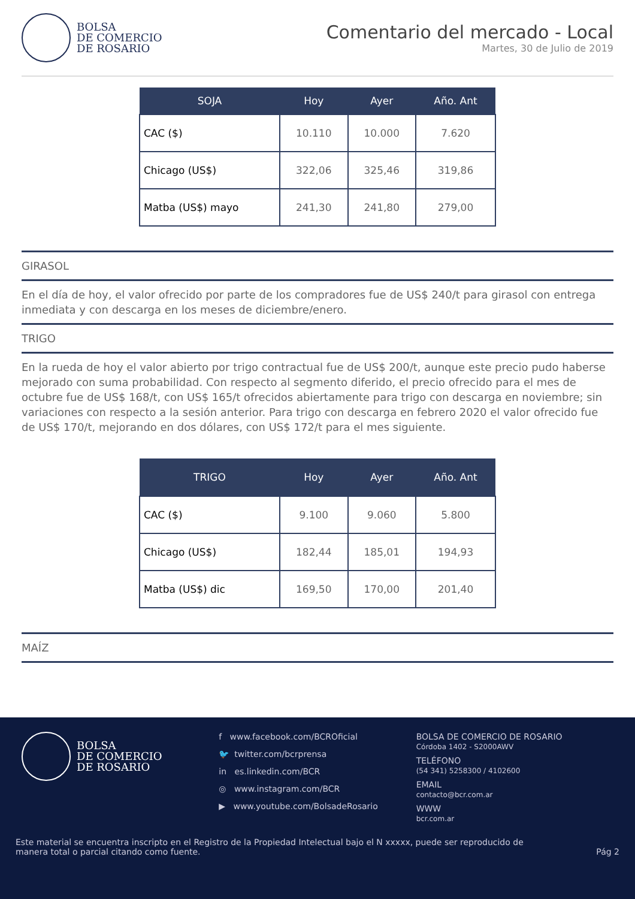BOLSA
DE COMERCIO
DE ROSARIO
Comentario del mercado - Local
Martes, 30 de Julio de 2019
| SOJA | Hoy | Ayer | Año. Ant |
| --- | --- | --- | --- |
| CAC ($) | 10.110 | 10.000 | 7.620 |
| Chicago (US$) | 322,06 | 325,46 | 319,86 |
| Matba (US$) mayo | 241,30 | 241,80 | 279,00 |
GIRASOL
En el día de hoy, el valor ofrecido por parte de los compradores fue de US$ 240/t para girasol con entrega inmediata y con descarga en los meses de diciembre/enero.
TRIGO
En la rueda de hoy el valor abierto por trigo contractual fue de US$ 200/t, aunque este precio pudo haberse mejorado con suma probabilidad. Con respecto al segmento diferido, el precio ofrecido para el mes de octubre fue de US$ 168/t, con US$ 165/t ofrecidos abiertamente para trigo con descarga en noviembre; sin variaciones con respecto a la sesión anterior. Para trigo con descarga en febrero 2020 el valor ofrecido fue de US$ 170/t, mejorando en dos dólares, con US$ 172/t para el mes siguiente.
| TRIGO | Hoy | Ayer | Año. Ant |
| --- | --- | --- | --- |
| CAC ($) | 9.100 | 9.060 | 5.800 |
| Chicago (US$) | 182,44 | 185,01 | 194,93 |
| Matba (US$) dic | 169,50 | 170,00 | 201,40 |
MAÍZ
BOLSA
DE COMERCIO
DE ROSARIO
f www.facebook.com/BCROficial
🐦 twitter.com/bcrprensa
in es.linkedin.com/BCR
◎ www.instagram.com/BCR
▶ www.youtube.com/BolsadeRosario
BOLSA DE COMERCIO DE ROSARIO
Córdoba 1402 - S2000AWV
TELÉFONO
(54 341) 5258300 / 4102600
EMAIL
contacto@bcr.com.ar
WWW
bcr.com.ar
Este material se encuentra inscripto en el Registro de la Propiedad Intelectual bajo el N xxxxx, puede ser reproducido de
manera total o parcial citando como fuente.
Pág 2